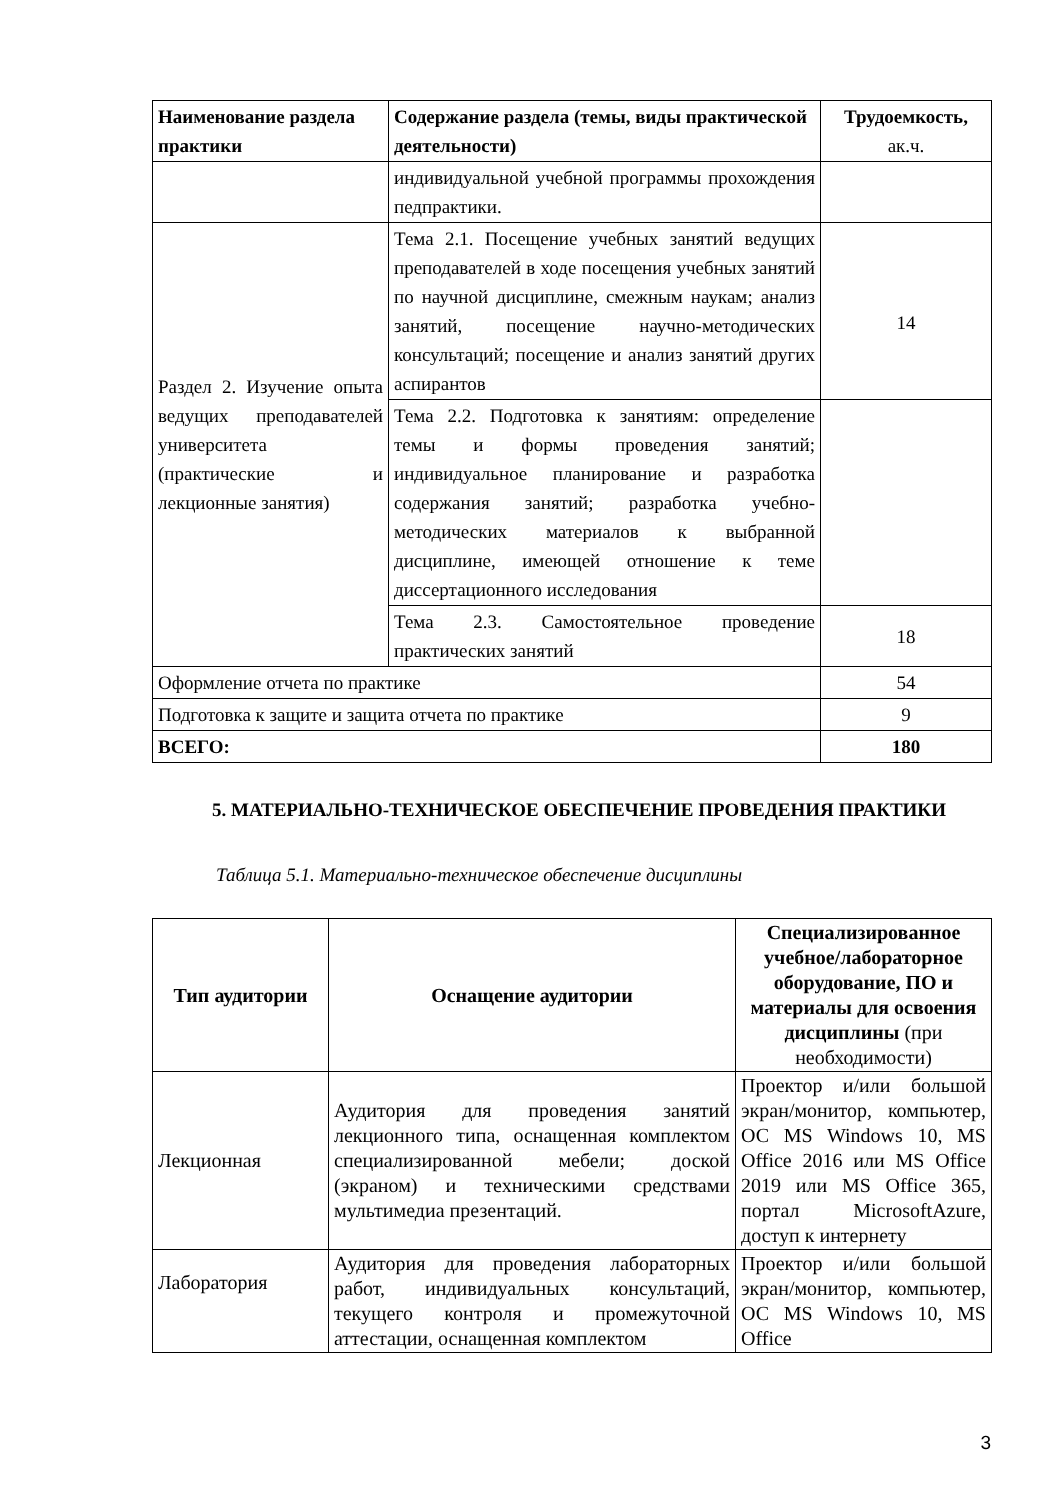| Наименование раздела практики | Содержание раздела (темы, виды практической деятельности) | Трудоемкость, ак.ч. |
| --- | --- | --- |
| | индивидуальной учебной программы прохождения педпрактики. | |
| Раздел 2. Изучение опыта ведущих преподавателей университета (практические и лекционные занятия) | Тема 2.1. Посещение учебных занятий ведущих преподавателей в ходе посещения учебных занятий по научной дисциплине, смежным наукам; анализ занятий, посещение научно-методических консультаций; посещение и анализ занятий других аспирантов | 14 |
| | Тема 2.2. Подготовка к занятиям: определение темы и формы проведения занятий; индивидуальное планирование и разработка содержания занятий; разработка учебно-методических материалов к выбранной дисциплине, имеющей отношение к теме диссертационного исследования | |
| | Тема 2.3. Самостоятельное проведение практических занятий | 18 |
| Оформление отчета по практике | | 54 |
| Подготовка к защите и защита отчета по практике | | 9 |
| ВСЕГО: | | 180 |
5. МАТЕРИАЛЬНО-ТЕХНИЧЕСКОЕ ОБЕСПЕЧЕНИЕ ПРОВЕДЕНИЯ ПРАКТИКИ
Таблица 5.1. Материально-техническое обеспечение дисциплины
| Тип аудитории | Оснащение аудитории | Специализированное учебное/лабораторное оборудование, ПО и материалы для освоения дисциплины (при необходимости) |
| --- | --- | --- |
| Лекционная | Аудитория для проведения занятий лекционного типа, оснащенная комплектом специализированной мебели; доской (экраном) и техническими средствами мультимедиа презентаций. | Проектор и/или большой экран/монитор, компьютер, ОС MS Windows 10, MS Office 2016 или MS Office 2019 или MS Office 365, портал MicrosoftAzure, доступ к интернету |
| Лаборатория | Аудитория для проведения лабораторных работ, индивидуальных консультаций, текущего контроля и промежуточной аттестации, оснащенная комплектом | Проектор и/или большой экран/монитор, компьютер, ОС MS Windows 10, MS Office |
3